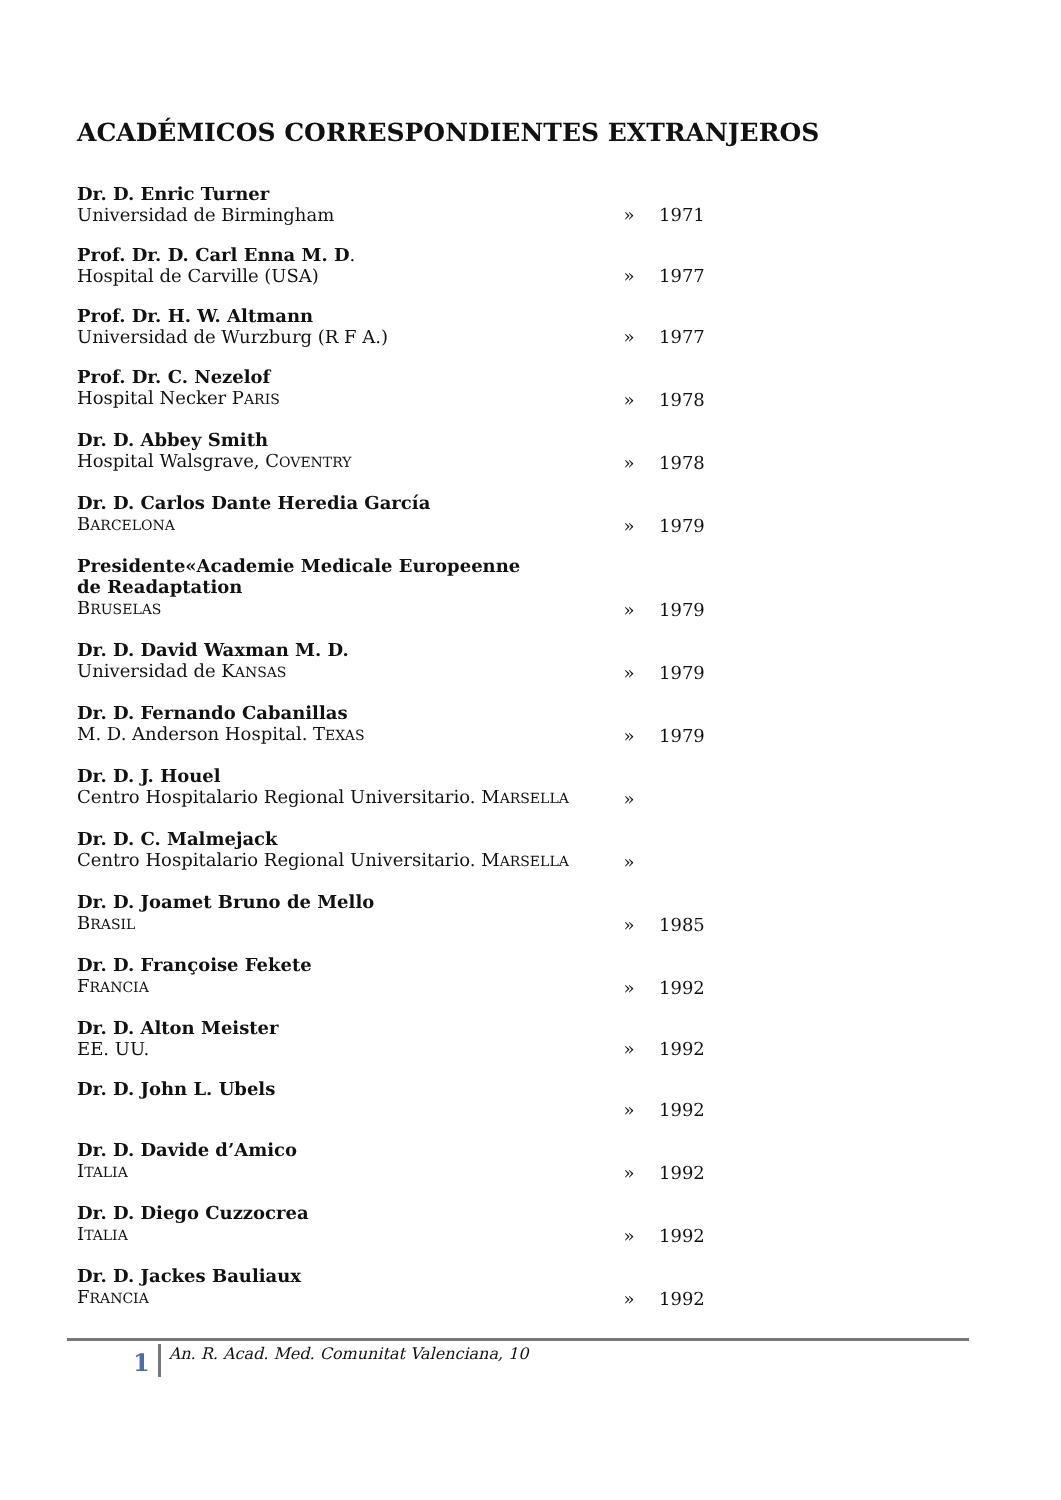ACADÉMICOS CORRESPONDIENTES EXTRANJEROS
| Dr. D. Enric Turner Universidad de Birmingham | » | 1971 |
| Prof. Dr. D. Carl Enna M. D . Hospital de Carville (USA) | » | 1977 |
| Prof. Dr. H. W. Altmann Universidad de Wurzburg (R F A.) | » | 1977 |
| Prof. Dr. C. Nezelof Hospital Necker P ARIS | » | 1978 |
| Dr. D. Abbey Smith Hospital Walsgrave, C OVENTRY | » | 1978 |
| Dr. D. Carlos Dante Heredia García B ARCELONA | » | 1979 |
| Presidente«Academie Medicale Europeenne de Readaptation B RUSELAS | » | 1979 |
| Dr. D. David Waxman M. D. Universidad de K ANSAS | » | 1979 |
| Dr. D. Fernando Cabanillas M. D. Anderson Hospital. T EXAS | » | 1979 |
| Dr. D. J. Houel Centro Hospitalario Regional Universitario. M ARSELLA | » | |
| Dr. D. C. Malmejack Centro Hospitalario Regional Universitario. M ARSELLA | » | |
| Dr. D. Joamet Bruno de Mello B RASIL | » | 1985 |
| Dr. D. Françoise Fekete F RANCIA | » | 1992 |
| Dr. D. Alton Meister EE. UU. | » | 1992 |
| Dr. D. John L. Ubels | » | 1992 |
| Dr. D. Davide d’Amico I TALIA | » | 1992 |
| Dr. D. Diego Cuzzocrea I TALIA | » | 1992 |
| Dr. D. Jackes Bauliaux F RANCIA | » | 1992 |
1 An. R. Acad. Med. Comunitat Valenciana, 10